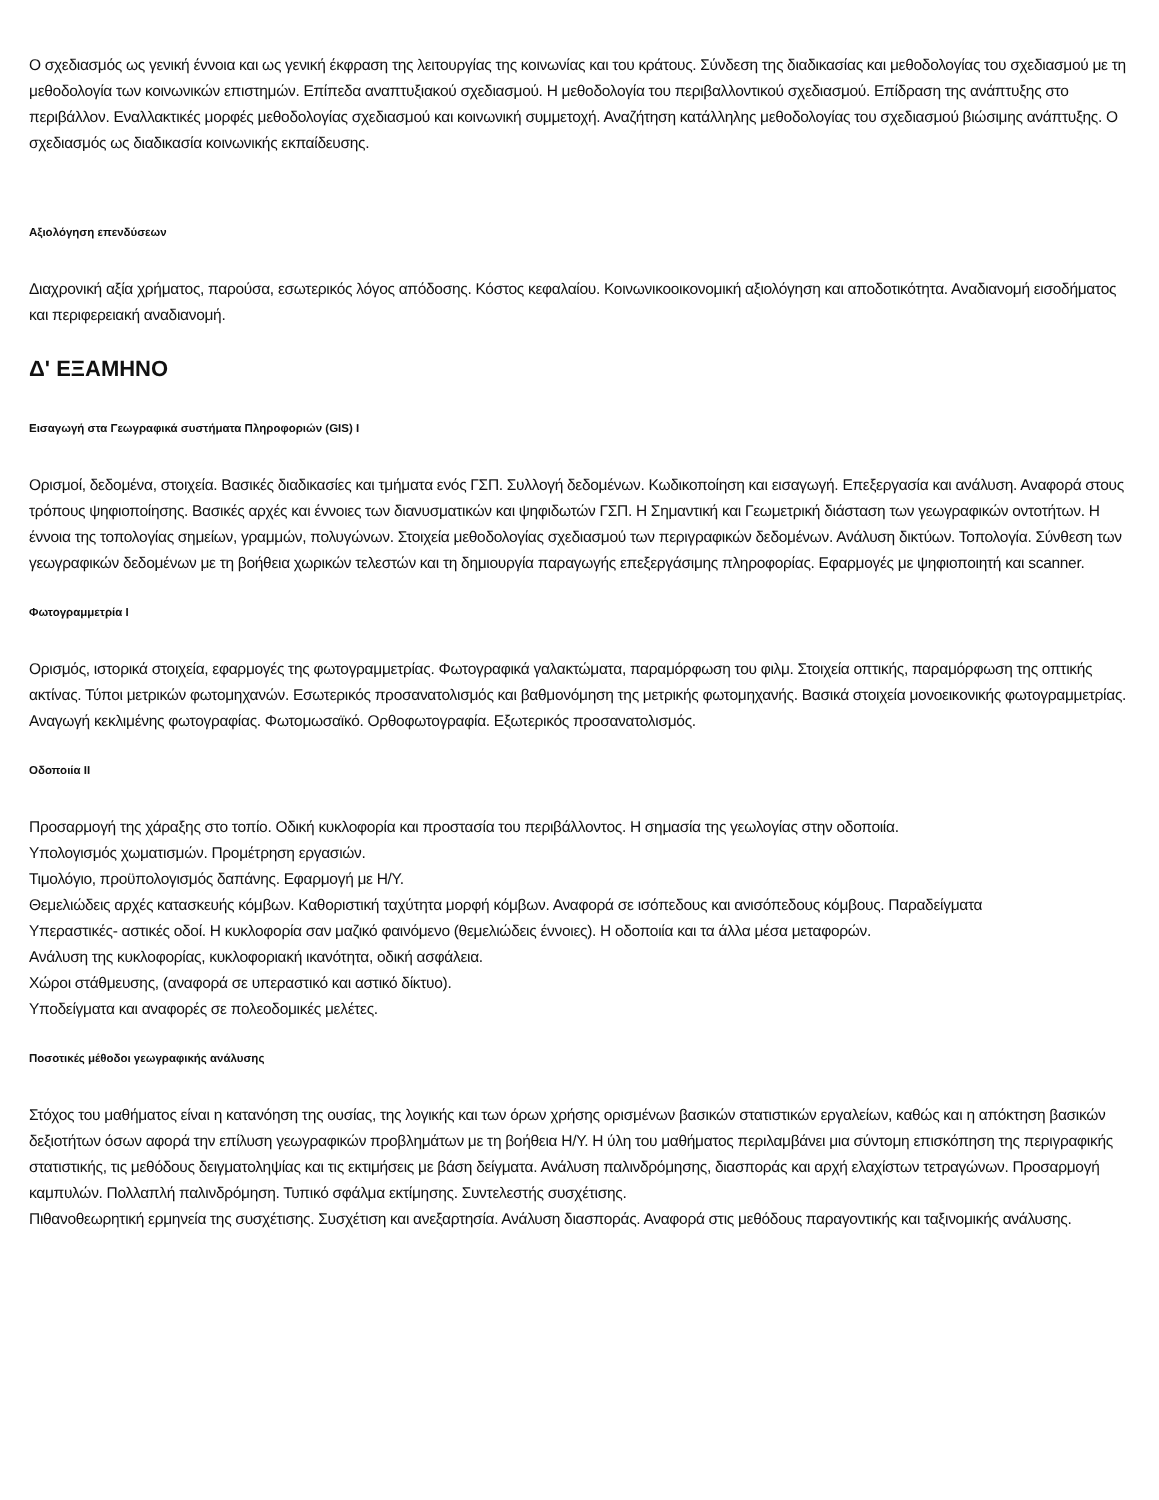Ο σχεδιασμός ως γενική έννοια και ως γενική έκφραση της λειτουργίας της κοινωνίας και του κράτους. Σύνδεση της διαδικασίας και μεθοδολογίας του σχεδιασμού με τη μεθοδολογία των κοινωνικών επιστημών. Επίπεδα αναπτυξιακού σχεδιασμού. Η μεθοδολογία του περιβαλλοντικού σχεδιασμού. Επίδραση της ανάπτυξης στο περιβάλλον. Εναλλακτικές μορφές μεθοδολογίας σχεδιασμού και κοινωνική συμμετοχή. Αναζήτηση κατάλληλης μεθοδολογίας του σχεδιασμού βιώσιμης ανάπτυξης. Ο σχεδιασμός ως διαδικασία κοινωνικής εκπαίδευσης.
Αξιολόγηση επενδύσεων
Διαχρονική αξία χρήματος, παρούσα, εσωτερικός λόγος απόδοσης. Κόστος κεφαλαίου. Κοινωνικοοικονομική αξιολόγηση και αποδοτικότητα. Αναδιανομή εισοδήματος και περιφερειακή αναδιανομή.
Δ' ΕΞΑΜΗΝΟ
Εισαγωγή στα Γεωγραφικά συστήματα Πληροφοριών (GIS) I
Ορισμοί, δεδομένα, στοιχεία. Βασικές διαδικασίες και τμήματα ενός ΓΣΠ. Συλλογή δεδομένων. Κωδικοποίηση και εισαγωγή. Επεξεργασία και ανάλυση. Αναφορά στους τρόπους ψηφιοποίησης. Βασικές αρχές και έννοιες των διανυσματικών και ψηφιδωτών ΓΣΠ. Η Σημαντική και Γεωμετρική διάσταση των γεωγραφικών οντοτήτων. Η έννοια της τοπολογίας σημείων, γραμμών, πολυγώνων. Στοιχεία μεθοδολογίας σχεδιασμού των περιγραφικών δεδομένων. Ανάλυση δικτύων. Τοπολογία. Σύνθεση των γεωγραφικών δεδομένων με τη βοήθεια χωρικών τελεστών και τη δημιουργία παραγωγής επεξεργάσιμης πληροφορίας. Εφαρμογές με ψηφιοποιητή και scanner.
Φωτογραμμετρία I
Ορισμός, ιστορικά στοιχεία, εφαρμογές της φωτογραμμετρίας. Φωτογραφικά γαλακτώματα, παραμόρφωση του φιλμ. Στοιχεία οπτικής, παραμόρφωση της οπτικής ακτίνας. Τύποι μετρικών φωτομηχανών. Εσωτερικός προσανατολισμός και βαθμονόμηση της μετρικής φωτομηχανής. Βασικά στοιχεία μονοεικονικής φωτογραμμετρίας. Αναγωγή κεκλιμένης φωτογραφίας. Φωτομωσαϊκό. Ορθοφωτογραφία. Εξωτερικός προσανατολισμός.
Οδοποιία II
Προσαρμογή της χάραξης στο τοπίο. Οδική κυκλοφορία και προστασία του περιβάλλοντος. Η σημασία της γεωλογίας στην οδοποιία.
Υπολογισμός χωματισμών. Προμέτρηση εργασιών.
Τιμολόγιο, προϋπολογισμός δαπάνης. Εφαρμογή με Η/Υ.
Θεμελιώδεις αρχές κατασκευής κόμβων. Καθοριστική ταχύτητα μορφή κόμβων. Αναφορά σε ισόπεδους και ανισόπεδους κόμβους. Παραδείγματα
Υπεραστικές- αστικές οδοί. Η κυκλοφορία σαν μαζικό φαινόμενο (θεμελιώδεις έννοιες). Η οδοποιία και τα άλλα μέσα μεταφορών.
Ανάλυση της κυκλοφορίας, κυκλοφοριακή ικανότητα, οδική ασφάλεια.
Χώροι στάθμευσης, (αναφορά σε υπεραστικό και αστικό δίκτυο).
Υποδείγματα και αναφορές σε πολεοδομικές μελέτες.
Ποσοτικές μέθοδοι γεωγραφικής ανάλυσης
Στόχος του μαθήματος είναι η κατανόηση της ουσίας, της λογικής και των όρων χρήσης ορισμένων βασικών στατιστικών εργαλείων, καθώς και η απόκτηση βασικών δεξιοτήτων όσων αφορά την επίλυση γεωγραφικών προβλημάτων με τη βοήθεια Η/Υ. Η ύλη του μαθήματος περιλαμβάνει μια σύντομη επισκόπηση της περιγραφικής στατιστικής, τις μεθόδους δειγματοληψίας και τις εκτιμήσεις με βάση δείγματα. Ανάλυση παλινδρόμησης, διασποράς και αρχή ελαχίστων τετραγώνων. Προσαρμογή καμπυλών. Πολλαπλή παλινδρόμηση. Τυπικό σφάλμα εκτίμησης. Συντελεστής συσχέτισης.
Πιθανοθεωρητική ερμηνεία της συσχέτισης. Συσχέτιση και ανεξαρτησία. Ανάλυση διασποράς. Αναφορά στις μεθόδους παραγοντικής και ταξινομικής ανάλυσης.